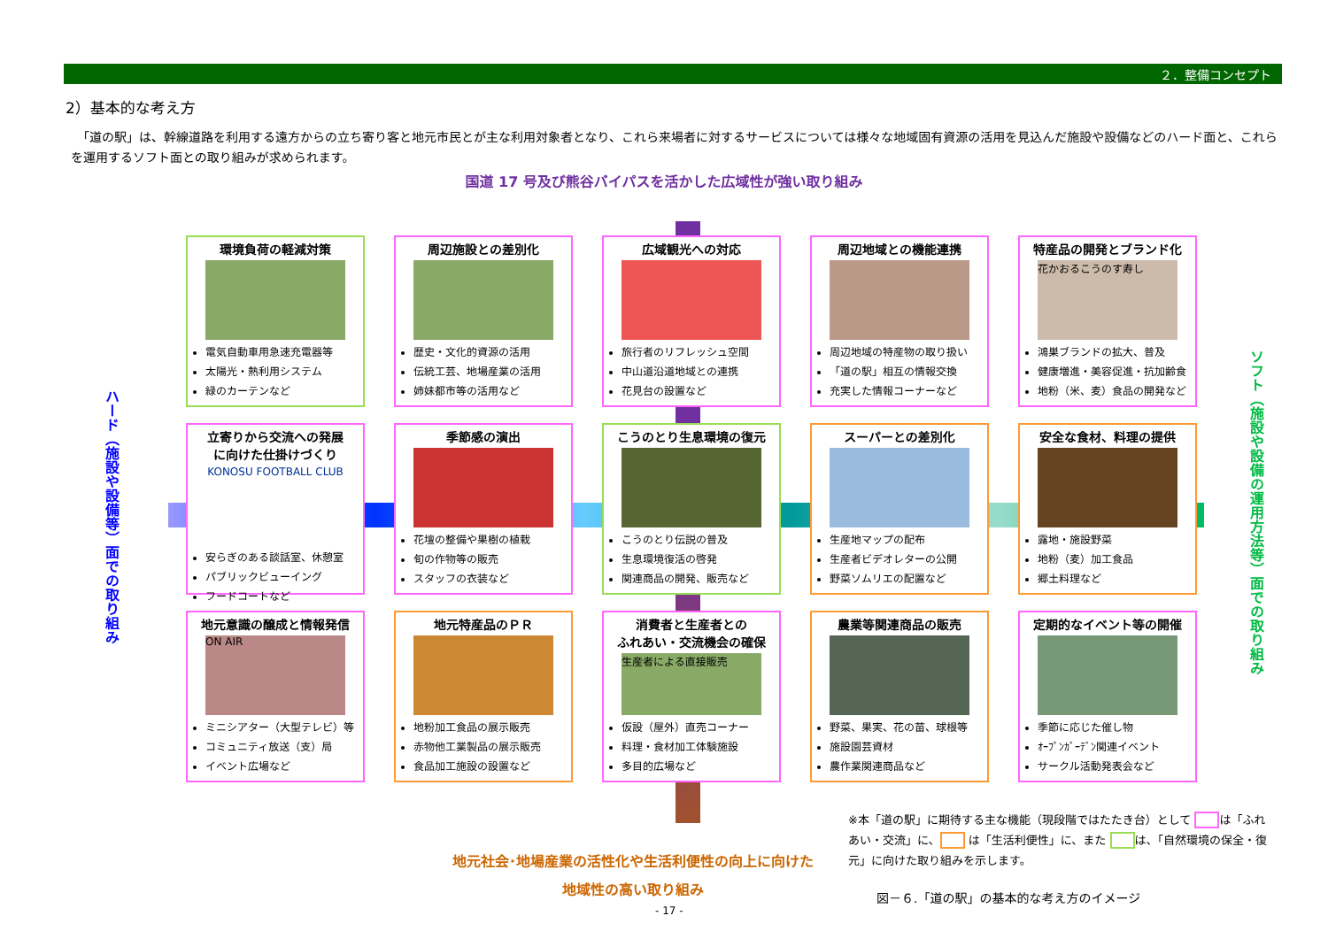２．整備コンセプト
2）基本的な考え方
　「道の駅」は、幹線道路を利用する遠方からの立ち寄り客と地元市民とが主な利用対象者となり、これら来場者に対するサービスについては様々な地域固有資源の活用を見込んだ施設や設備などのハード面と、これらを運用するソフト面との取り組みが求められます。
国道 17 号及び熊谷バイパスを活かした広域性が強い取り組み
ハード（施設や設備等）面での取り組み
ソフト（施設や設備の運用方法等）面での取り組み
環境負荷の軽減対策
電気自動車用急速充電器等
太陽光・熱利用システム
緑のカーテンなど
周辺施設との差別化
歴史・文化的資源の活用
伝統工芸、地場産業の活用
姉妹都市等の活用など
広域観光への対応
旅行者のリフレッシュ空間
中山道沿道地域との連携
花見台の設置など
周辺地域との機能連携
周辺地域の特産物の取り扱い
「道の駅」相互の情報交換
充実した情報コーナーなど
特産品の開発とブランド化
花かおるこうのす寿し
鴻巣ブランドの拡大、普及
健康増進・美容促進・抗加齢食
地粉（米、麦）食品の開発など
立寄りから交流への発展
に向けた仕掛けづくり
KONOSU FOOTBALL CLUB
安らぎのある談話室、休憩室
パブリックビューイング
フードコートなど
季節感の演出
花壇の整備や果樹の植栽
旬の作物等の販売
スタッフの衣装など
こうのとり生息環境の復元
こうのとり伝説の普及
生息環境復活の啓発
関連商品の開発、販売など
スーパーとの差別化
生産地マップの配布
生産者ビデオレターの公開
野菜ソムリエの配置など
安全な食材、料理の提供
露地・施設野菜
地粉（麦）加工食品
郷土料理など
地元意識の醸成と情報発信
ON AIR
ミニシアター（大型テレビ）等
コミュニティ放送（支）局
イベント広場など
地元特産品のＰＲ
地粉加工食品の展示販売
赤物他工業製品の展示販売
食品加工施設の設置など
消費者と生産者との
ふれあい・交流機会の確保
生産者による直接販売
仮設（屋外）直売コーナー
料理・食材加工体験施設
多目的広場など
農業等関連商品の販売
野菜、果実、花の苗、球根等
施設園芸資材
農作業関連商品など
定期的なイベント等の開催
季節に応じた催し物
ｵｰﾌﾟﾝｶﾞｰﾃﾞﾝ関連イベント
サークル活動発表会など
※本「道の駅」に期待する主な機能（現段階ではたたき台）として は「ふれあい・交流」に、 は「生活利便性」に、また は、「自然環境の保全・復元」に向けた取り組みを示します。
地元社会･地場産業の活性化や生活利便性の向上に向けた
地域性の高い取り組み
図－６.「道の駅」の基本的な考え方のイメージ
- 17 -